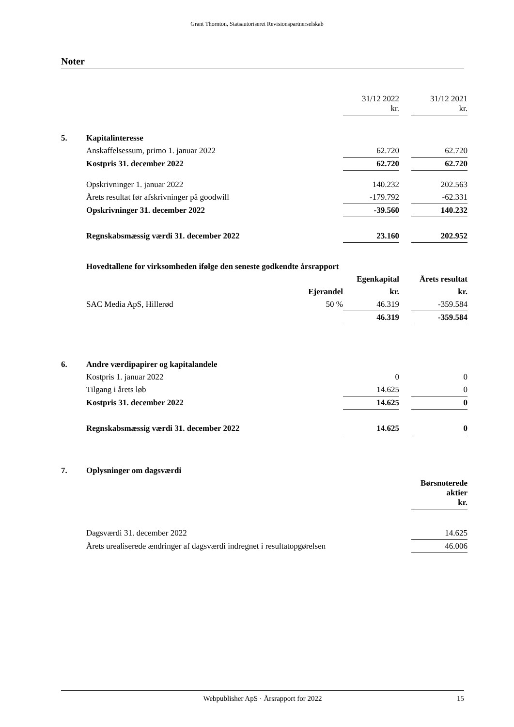Grant Thornton, Statsautoriseret Revisionspartnerselskab
Noter
| | | 31/12 2022 kr. | | 31/12 2021 kr. |
| 5. | Kapitalinteresse | | | |
| | Anskaffelsessum, primo 1. januar 2022 | 62.720 | | 62.720 |
| | Kostpris 31. december 2022 | 62.720 | | 62.720 |
| | Opskrivninger 1. januar 2022 | 140.232 | | 202.563 |
| | Årets resultat før afskrivninger på goodwill | -179.792 | | -62.331 |
| | Opskrivninger 31. december 2022 | -39.560 | | 140.232 |
| | Regnskabsmæssig værdi 31. december 2022 | 23.160 | | 202.952 |
| | Hovedtallene for virksomheden ifølge den seneste godkendte årsrapport | | | | |
| | | | Egenkapital | | Årets resultat |
| | | Ejerandel | kr. | | kr. |
| | SAC Media ApS, Hillerød | 50 % | 46.319 | | -359.584 |
| | | | 46.319 | | -359.584 |
| 6. | Andre værdipapirer og kapitalandele | | | |
| | Kostpris 1. januar 2022 | 0 | | 0 |
| | Tilgang i årets løb | 14.625 | | 0 |
| | Kostpris 31. december 2022 | 14.625 | | 0 |
| | Regnskabsmæssig værdi 31. december 2022 | 14.625 | | 0 |
| 7. | Oplysninger om dagsværdi | |
| | | Børsnoterede aktier kr. |
| | Dagsværdi 31. december 2022 | 14.625 |
| | Årets urealiserede ændringer af dagsværdi indregnet i resultatopgørelsen | 46.006 |
Webpublisher ApS · Årsrapport for 2022 15